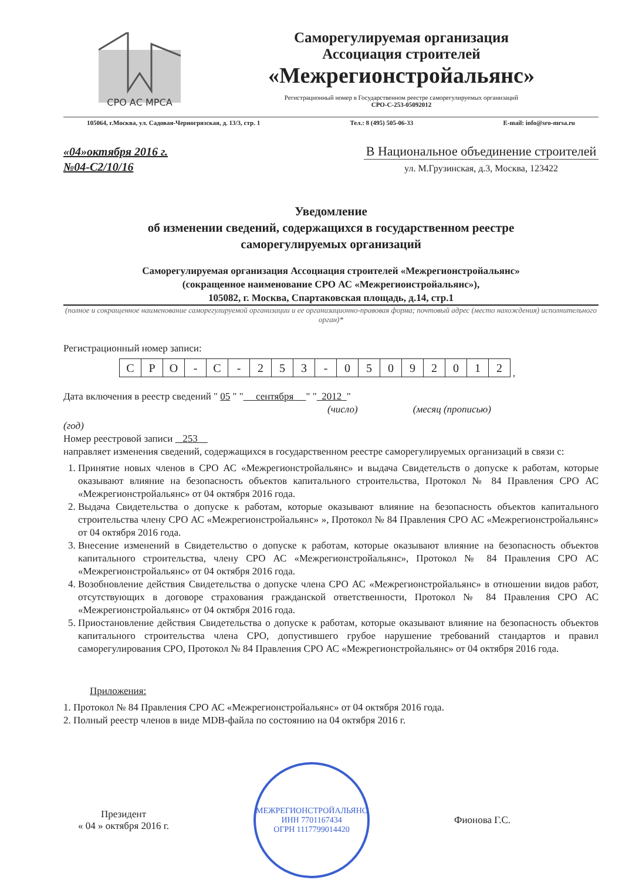СРО АС МРСА
Саморегулируемая организация
Ассоциация строителей
«Межрегионстройальянс»
Регистрационный номер в Государственном реестре саморегулируемых организаций
СРО-С-253-05092012
105064, г.Москва, ул. Садовая-Черногрязская, д. 13/3, стр. 1 Тел.: 8 (495) 505-06-33 E-mail: info@sro-mrsa.ru
«04»октября 2016 г.
№04-С2/10/16
В Национальное объединение строителей
ул. М.Грузинская, д.3, Москва, 123422
Уведомление
об изменении сведений, содержащихся в государственном реестре
саморегулируемых организаций
Саморегулируемая организация Ассоциация строителей «Межрегионстройальянс»
(сокращенное наименование СРО АС «Межрегионстройальянс»),
105082, г. Москва, Спартаковская площадь, д.14, стр.1
(полное и сокращенное наименование саморегулируемой организации и ее организационно-правовая форма; почтовый адрес (место нахождения) исполнительного орган)*
Регистрационный номер записи:
| С | Р | О | - | С | - | 2 | 5 | 3 | - | 0 | 5 | 0 | 9 | 2 | 0 | 1 | 2 |
,
Дата включения в реестр сведений " 05 " " сентября " " 2012 "
(число) (месяц (прописью)
(год)
Номер реестровой записи 253
направляет изменения сведений, содержащихся в государственном реестре саморегулируемых организаций в связи с:
1. Принятие новых членов в СРО АС «Межрегионстройальянс» и выдача Свидетельств о допуске к работам, которые оказывают влияние на безопасность объектов капитального строительства, Протокол № 84 Правления СРО АС «Межрегионстройальянс» от 04 октября 2016 года.
2. Выдача Свидетельства о допуске к работам, которые оказывают влияние на безопасность объектов капитального строительства члену СРО АС «Межрегионстройальянс» », Протокол № 84 Правления СРО АС «Межрегионстройальянс» от 04 октября 2016 года.
3. Внесение изменений в Свидетельство о допуске к работам, которые оказывают влияние на безопасность объектов капитального строительства, члену СРО АС «Межрегионстройальянс», Протокол № 84 Правления СРО АС «Межрегионстройальянс» от 04 октября 2016 года.
4. Возобновление действия Свидетельства о допуске члена СРО АС «Межрегионстройальянс» в отношении видов работ, отсутствующих в договоре страхования гражданской ответственности, Протокол № 84 Правления СРО АС «Межрегионстройальянс» от 04 октября 2016 года.
5. Приостановление действия Свидетельства о допуске к работам, которые оказывают влияние на безопасность объектов капитального строительства члена СРО, допустившего грубое нарушение требований стандартов и правил саморегулирования СРО, Протокол № 84 Правления СРО АС «Межрегионстройальянс» от 04 октября 2016 года.
Приложения:
1. Протокол № 84 Правления СРО АС «Межрегионстройальянс» от 04 октября 2016 года.
2. Полный реестр членов в виде MDB-файла по состоянию на 04 октября 2016 г.
Президент
« 04 » октября 2016 г.
МЕЖРЕГИОНСТРОЙАЛЬЯНС
ИНН 7701167434
ОГРН 1117799014420
Фионова Г.С.